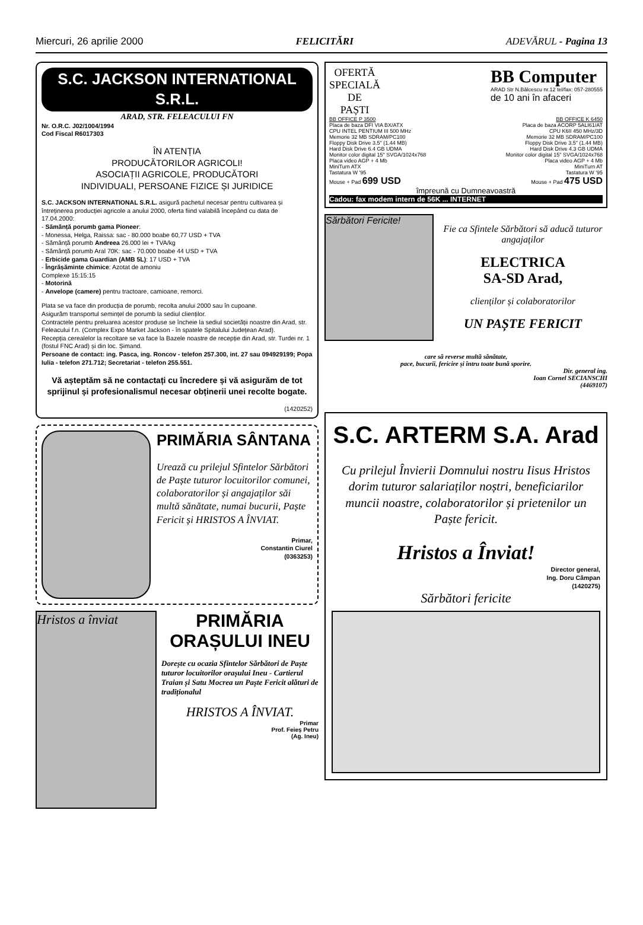Miercuri, 26 aprilie 2000 FELICITĂRI ADEVĂRUL - Pagina 13
S.C. JACKSON INTERNATIONAL S.R.L.
ARAD, STR. FELEACULUI FN
Nr. O.R.C. J02/1004/1994
Cod Fiscal R6017303
ÎN ATENȚIA
PRODUCĂTORILOR AGRICOLI!
ASOCIAȚII AGRICOLE, PRODUCĂTORI
INDIVIDUALI, PERSOANE FIZICE ȘI JURIDICE
S.C. JACKSON INTERNATIONAL S.R.L. asigură pachetul necesar pentru cultivarea și întreținerea producției agricole a anului 2000, oferta fiind valabilă începând cu data de 17.04.2000:
- Sămânță porumb gama Pioneer:
- Monessa, Helga, Raissa: sac - 80.000 boabe 60,77 USD + TVA
- Sămânță porumb Andreea 26.000 lei + TVA/kg
- Sămânță porumb Aral 70K: sac - 70.000 boabe 44 USD + TVA
- Erbicide gama Guardian (AMB 5L): 17 USD + TVA
- Îngrășăminte chimice: Azotat de amoniu
Complexe 15:15:15
- Motorină
- Anvelope (camere) pentru tractoare, camioane, remorci.
Plata se va face din producția de porumb, recolta anului 2000 sau în cupoane.
Asigurăm transportul semințel de porumb la sediul clienților.
Contractele pentru preluarea acestor produse se încheie la sediul societății noastre din Arad, str. Feleacului f.n. (Complex Expo Market Jackson - în spatele Spitalului Județean Arad).
Recepția cerealelor la recoltare se va face la Bazele noastre de recepție din Arad, str. Turdei nr. 1 (fostul FNC Arad) și din loc. Șimand.
Persoane de contact: ing. Pasca, ing. Roncov - telefon 257.300, int. 27 sau 094929199; Popa Iulia - telefon 271.712; Secretariat - telefon 255.551.
Vă așteptăm să ne contactați cu încredere și vă asigurăm de tot sprijinul și profesionalismul necesar obținerii unei recolte bogate.
(1420252)
PRIMĂRIA SÂNTANA
Urează cu prilejul Sfintelor Sărbători de Paște tuturor locuitorilor comunei, colaboratorilor și angajaților săi multă sănătate, numai bucurii, Paște Fericit și HRISTOS A ÎNVIAT.
Primar,
Constantin Ciurel
(0363253)
Hristos a înviat
PRIMĂRIA ORAȘULUI INEU
Dorește cu ocazia Sfintelor Sărbători de Paște tuturor locuitorilor orașului Ineu - Cartierul Traian și Satu Mocrea un Paște Fericit alături de tradiționalul
HRISTOS A ÎNVIAT.
Primar
Prof. Feieș Petru
(Ag. Ineu)
OFERTĂ
SPECIALĂ
DE
PAȘTI
BB Computer
ARAD Str N.Bălcescu nr.12 tel/fax: 057-280555
de 10 ani în afaceri
BB OFFICE P 3500
Placa de baza DFI VIA BX/ATX
CPU INTEL PENTIUM III 500 MHz
Memorie 32 MB SDRAM/PC100
Floppy Disk Drive 3.5" (1.44 MB)
Hard Disk Drive 6.4 GB UDMA
Monitor color digital 15" SVGA/1024x768
Placa video AGP + 4 Mb
MiniTurn ATX
Tastatura W '95
Mouse + Pad 699 USD
BB OFFICE K 6450
Placa de baza ACORP 5ALI61/AT
CPU K6II 450 MHz/3D
Memorie 32 MB SDRAM/PC100
Floppy Disk Drive 3.5" (1.44 MB)
Hard Disk Drive 4.3 GB UDMA
Monitor color digital 15" SVGA/1024x768
Placa video AGP + 4 Mb
MiniTurn AT
Tastatura W '95
Mouse + Pad 475 USD
împreună cu Dumneavoastră
Cadou: fax modem intern de 56K ... INTERNET
Sărbători Fericite!
Fie ca Sfintele Sărbători să aducă tuturor angajaților
ELECTRICA
SA-SD Arad,
clienților și colaboratorilor
UN PAȘTE FERICIT
care să reverse multă sănătate,
pace, bucurii, fericire și întru toate bună sporire.
Dir. general ing.
Ioan Cornel SECIANSCHI
(4469107)
S.C. ARTERM S.A. Arad
Cu prilejul Învierii Domnului nostru Iisus Hristos dorim tuturor salariaților noștri, beneficiarilor muncii noastre, colaboratorilor și prietenilor un Paște fericit.
Hristos a Înviat!
Director general,
Ing. Doru Câmpan
(1420275)
Sărbători fericite